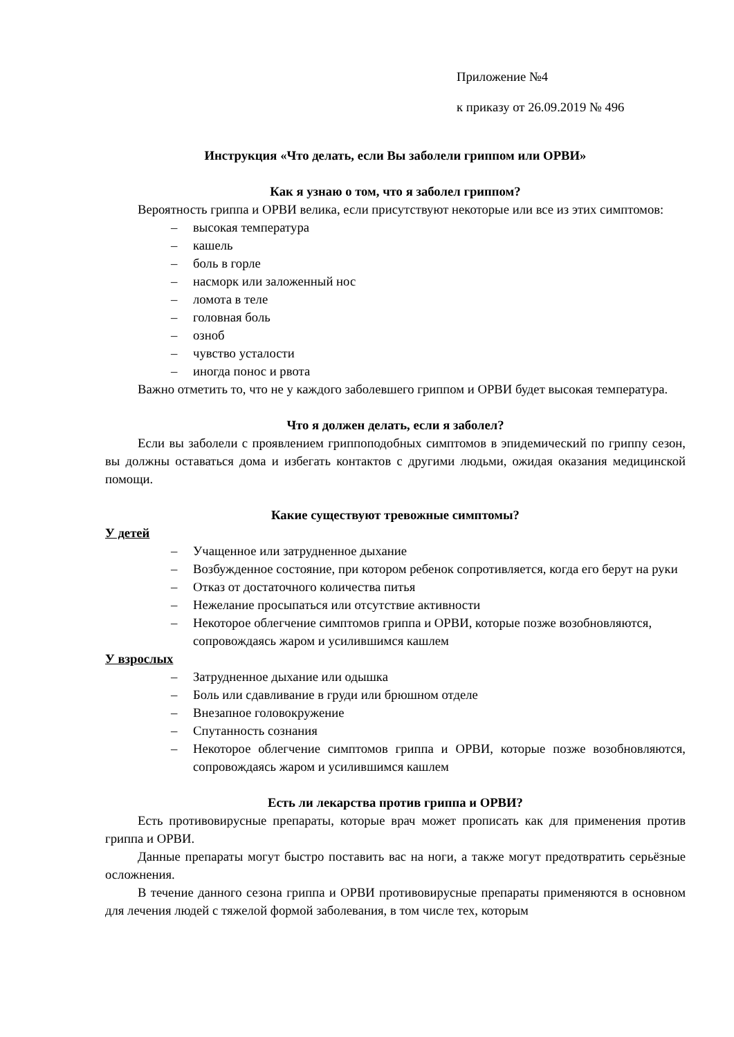Приложение №4
к приказу от 26.09.2019 № 496
Инструкция «Что делать, если Вы заболели гриппом или ОРВИ»
Как я узнаю о том, что я заболел гриппом?
Вероятность гриппа и ОРВИ велика, если присутствуют некоторые или все из этих симптомов:
– высокая температура
– кашель
– боль в горле
– насморк или заложенный нос
– ломота в теле
– головная боль
– озноб
– чувство усталости
– иногда понос и рвота
Важно отметить то, что не у каждого заболевшего гриппом и ОРВИ будет высокая температура.
Что я должен делать, если я заболел?
Если вы заболели с проявлением гриппоподобных симптомов в эпидемический по гриппу сезон, вы должны оставаться дома и избегать контактов с другими людьми, ожидая оказания медицинской помощи.
Какие существуют тревожные симптомы?
У детей
– Учащенное или затрудненное дыхание
– Возбужденное состояние, при котором ребенок сопротивляется, когда его берут на руки
– Отказ от достаточного количества питья
– Нежелание просыпаться или отсутствие активности
– Некоторое облегчение симптомов гриппа и ОРВИ, которые позже возобновляются, сопровождаясь жаром и усилившимся кашлем
У взрослых
– Затрудненное дыхание или одышка
– Боль или сдавливание в груди или брюшном отделе
– Внезапное головокружение
– Спутанность сознания
– Некоторое облегчение симптомов гриппа и ОРВИ, которые позже возобновляются, сопровождаясь жаром и усилившимся кашлем
Есть ли лекарства против гриппа и ОРВИ?
Есть противовирусные препараты, которые врач может прописать как для применения против гриппа и ОРВИ.
Данные препараты могут быстро поставить вас на ноги, а также могут предотвратить серьёзные осложнения.
В течение данного сезона гриппа и ОРВИ противовирусные препараты применяются в основном для лечения людей с тяжелой формой заболевания, в том числе тех, которым